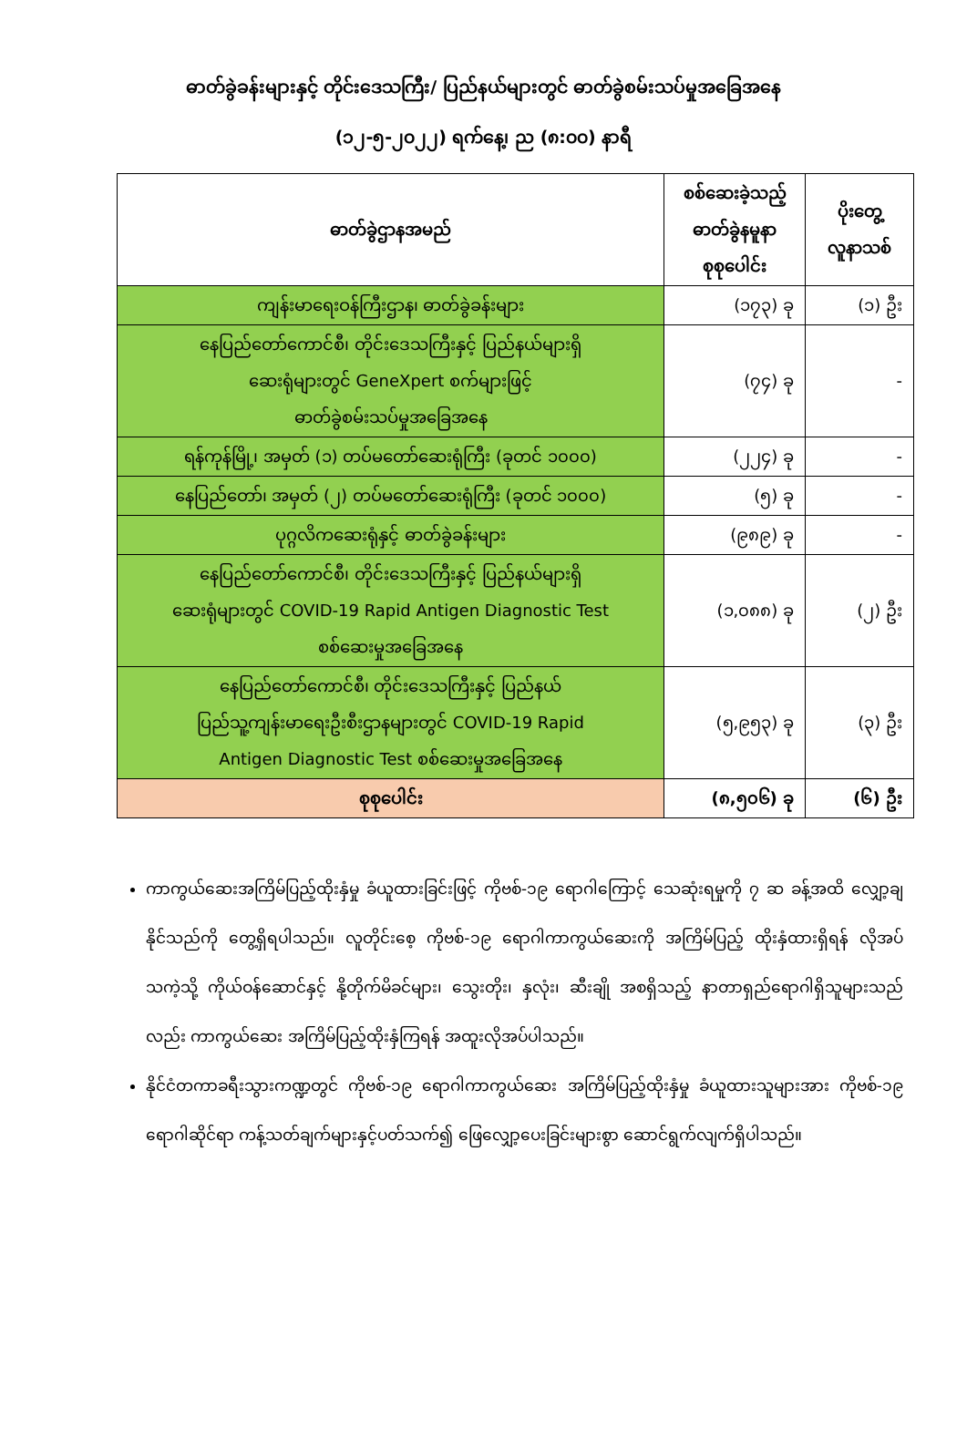ဓာတ်ခွဲခန်းများနှင့် တိုင်းဒေသကြီး/ ပြည်နယ်များတွင် ဓာတ်ခွဲစမ်းသပ်မှုအခြေအနေ
(၁၂-၅-၂၀၂၂) ရက်နေ့၊ ည (၈:၀၀) နာရီ
| ဓာတ်ခွဲဌာနအမည် | စစ်ဆေးခဲ့သည့် ဓာတ်ခွဲနမူနာ စုစုပေါင်း | ပိုးတွေ့ လူနာသစ် |
| --- | --- | --- |
| ကျန်းမာရေးဝန်ကြီးဌာန၊ ဓာတ်ခွဲခန်းများ | (၁၇၃) ခု | (၁) ဦး |
| နေပြည်တော်ကောင်စီ၊ တိုင်းဒေသကြီးနှင့် ပြည်နယ်များရှိ ဆေးရုံများတွင် GeneXpert စက်များဖြင့် ဓာတ်ခွဲစမ်းသပ်မှုအခြေအနေ | (၇၄) ခု | - |
| ရန်ကုန်မြို့၊ အမှတ် (၁) တပ်မတော်ဆေးရုံကြီး (ခုတင် ၁၀၀၀) | (၂၂၄) ခု | - |
| နေပြည်တော်၊ အမှတ် (၂) တပ်မတော်ဆေးရုံကြီး (ခုတင် ၁၀၀၀) | (၅) ခု | - |
| ပုဂ္ဂလိကဆေးရုံနှင့် ဓာတ်ခွဲခန်းများ | (၉၈၉) ခု | - |
| နေပြည်တော်ကောင်စီ၊ တိုင်းဒေသကြီးနှင့် ပြည်နယ်များရှိ ဆေးရုံများတွင် COVID-19 Rapid Antigen Diagnostic Test စစ်ဆေးမှုအခြေအနေ | (၁,၀၈၈) ခု | (၂) ဦး |
| နေပြည်တော်ကောင်စီ၊ တိုင်းဒေသကြီးနှင့် ပြည်နယ် ပြည်သူ့ကျန်းမာရေးဦးစီးဌာနများတွင် COVID-19 Rapid Antigen Diagnostic Test စစ်ဆေးမှုအခြေအနေ | (၅,၉၅၃) ခု | (၃) ဦး |
| စုစုပေါင်း | (၈,၅၀၆) ခု | (၆) ဦး |
ကာကွယ်ဆေးအကြိမ်ပြည့်ထိုးနှံမှု ခံယူထားခြင်းဖြင့် ကိုဗစ်-၁၉ ရောဂါကြောင့် သေဆုံးရမှုကို ၇ ဆ ခန့်အထိ လျှော့ချနိုင်သည်ကို တွေ့ရှိရပါသည်။ လူတိုင်းစေ့ ကိုဗစ်-၁၉ ရောဂါကာကွယ်ဆေးကို အကြိမ်ပြည့် ထိုးနှံထားရှိရန် လိုအပ်သကဲ့သို့ ကိုယ်ဝန်ဆောင်နှင့် နို့တိုက်မိခင်များ၊ သွေးတိုး၊ နှလုံး၊ ဆီးချို အစရှိသည့် နာတာရှည်ရောဂါရှိသူများသည်လည်း ကာကွယ်ဆေး အကြိမ်ပြည့်ထိုးနှံကြရန် အထူးလိုအပ်ပါသည်။
နိုင်ငံတကာခရီးသွားကဏ္ဍတွင် ကိုဗစ်-၁၉ ရောဂါကာကွယ်ဆေး အကြိမ်ပြည့်ထိုးနှံမှု ခံယူထားသူများအား ကိုဗစ်-၁၉ ရောဂါဆိုင်ရာ ကန့်သတ်ချက်များနှင့်ပတ်သက်၍ ဖြေလျှော့ပေးခြင်းများစွာ ဆောင်ရွက်လျက်ရှိပါသည်။